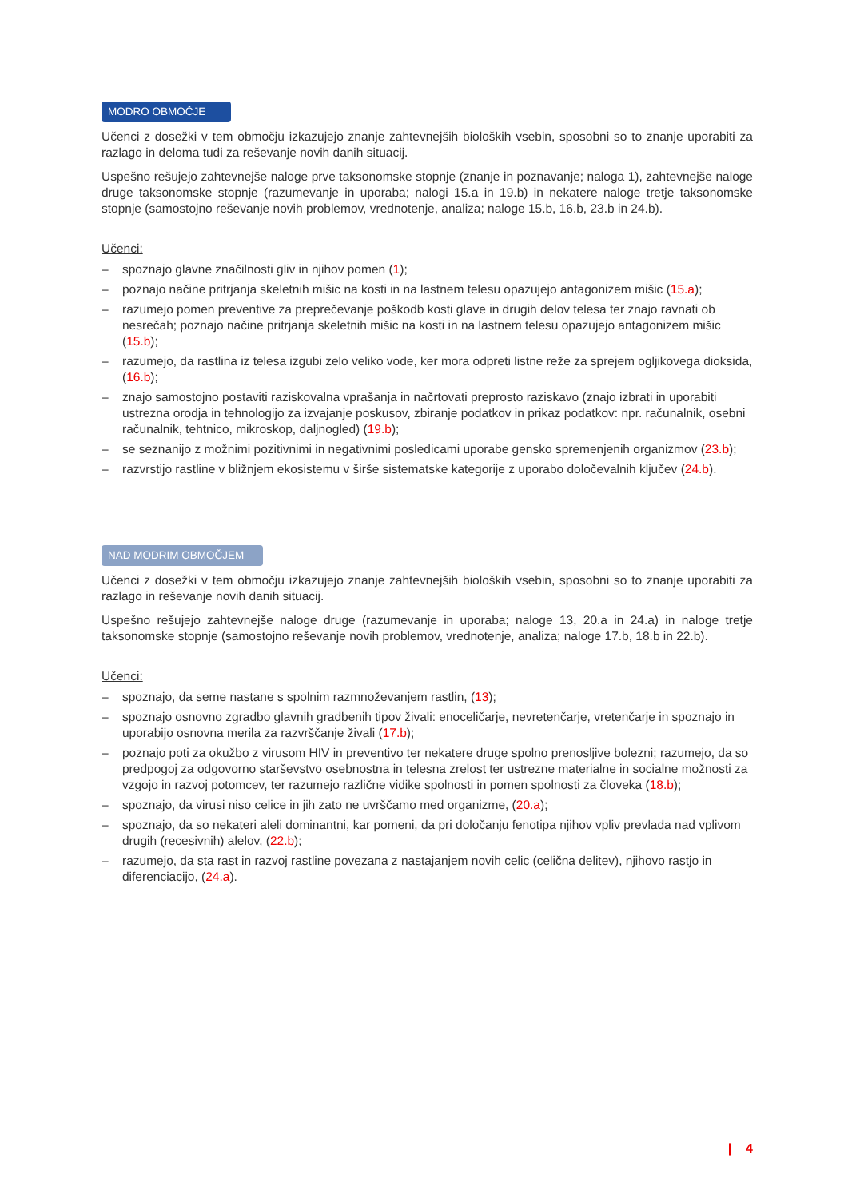MODRO OBMOČJE
Učenci z dosežki v tem območju izkazujejo znanje zahtevnejših bioloških vsebin, sposobni so to znanje uporabiti za razlago in deloma tudi za reševanje novih danih situacij.
Uspešno rešujejo zahtevnejše naloge prve taksonomske stopnje (znanje in poznavanje; naloga 1), zahtevnejše naloge druge taksonomske stopnje (razumevanje in uporaba; nalogi 15.a in 19.b) in nekatere naloge tretje taksonomske stopnje (samostojno reševanje novih problemov, vrednotenje, analiza; naloge 15.b, 16.b, 23.b in 24.b).
Učenci:
– spoznajo glavne značilnosti gliv in njihov pomen (1);
– poznajo načine pritrjanja skeletnih mišic na kosti in na lastnem telesu opazujejo antagonizem mišic (15.a);
– razumejo pomen preventive za preprečevanje poškodb kosti glave in drugih delov telesa ter znajo ravnati ob nesrečah; poznajo načine pritrjanja skeletnih mišic na kosti in na lastnem telesu opazujejo antagonizem mišic (15.b);
– razumejo, da rastlina iz telesa izgubi zelo veliko vode, ker mora odpreti listne reže za sprejem ogljikovega dioksida, (16.b);
– znajo samostojno postaviti raziskovalna vprašanja in načrtovati preprosto raziskavo (znajo izbrati in uporabiti ustrezna orodja in tehnologijo za izvajanje poskusov, zbiranje podatkov in prikaz podatkov: npr. računalnik, osebni računalnik, tehtnico, mikroskop, daljnogled) (19.b);
– se seznanijo z možnimi pozitivnimi in negativnimi posledicami uporabe gensko spremenjenih organizmov (23.b);
– razvrstijo rastline v bližnjem ekosistemu v širše sistematske kategorije z uporabo določevalnih ključev (24.b).
NAD MODRIM OBMOČJEM
Učenci z dosežki v tem območju izkazujejo znanje zahtevnejših bioloških vsebin, sposobni so to znanje uporabiti za razlago in reševanje novih danih situacij.
Uspešno rešujejo zahtevnejše naloge druge (razumevanje in uporaba; naloge 13, 20.a in 24.a) in naloge tretje taksonomske stopnje (samostojno reševanje novih problemov, vrednotenje, analiza; naloge 17.b, 18.b in 22.b).
Učenci:
– spoznajo, da seme nastane s spolnim razmnoževanjem rastlin, (13);
– spoznajo osnovno zgradbo glavnih gradbenih tipov živali: enoceličarje, nevretenčarje, vretenčarje in spoznajo in uporabijo osnovna merila za razvrščanje živali (17.b);
– poznajo poti za okužbo z virusom HIV in preventivo ter nekatere druge spolno prenosljive bolezni; razumejo, da so predpogoj za odgovorno starševstvo osebnostna in telesna zrelost ter ustrezne materialne in socialne možnosti za vzgojo in razvoj potomcev, ter razumejo različne vidike spolnosti in pomen spolnosti za človeka (18.b);
– spoznajo, da virusi niso celice in jih zato ne uvrščamo med organizme, (20.a);
– spoznajo, da so nekateri aleli dominantni, kar pomeni, da pri določanju fenotipa njihov vpliv prevlada nad vplivom drugih (recesivnih) alelov, (22.b);
– razumejo, da sta rast in razvoj rastline povezana z nastajanjem novih celic (celična delitev), njihovo rastjo in diferenciacijo, (24.a).
| 4